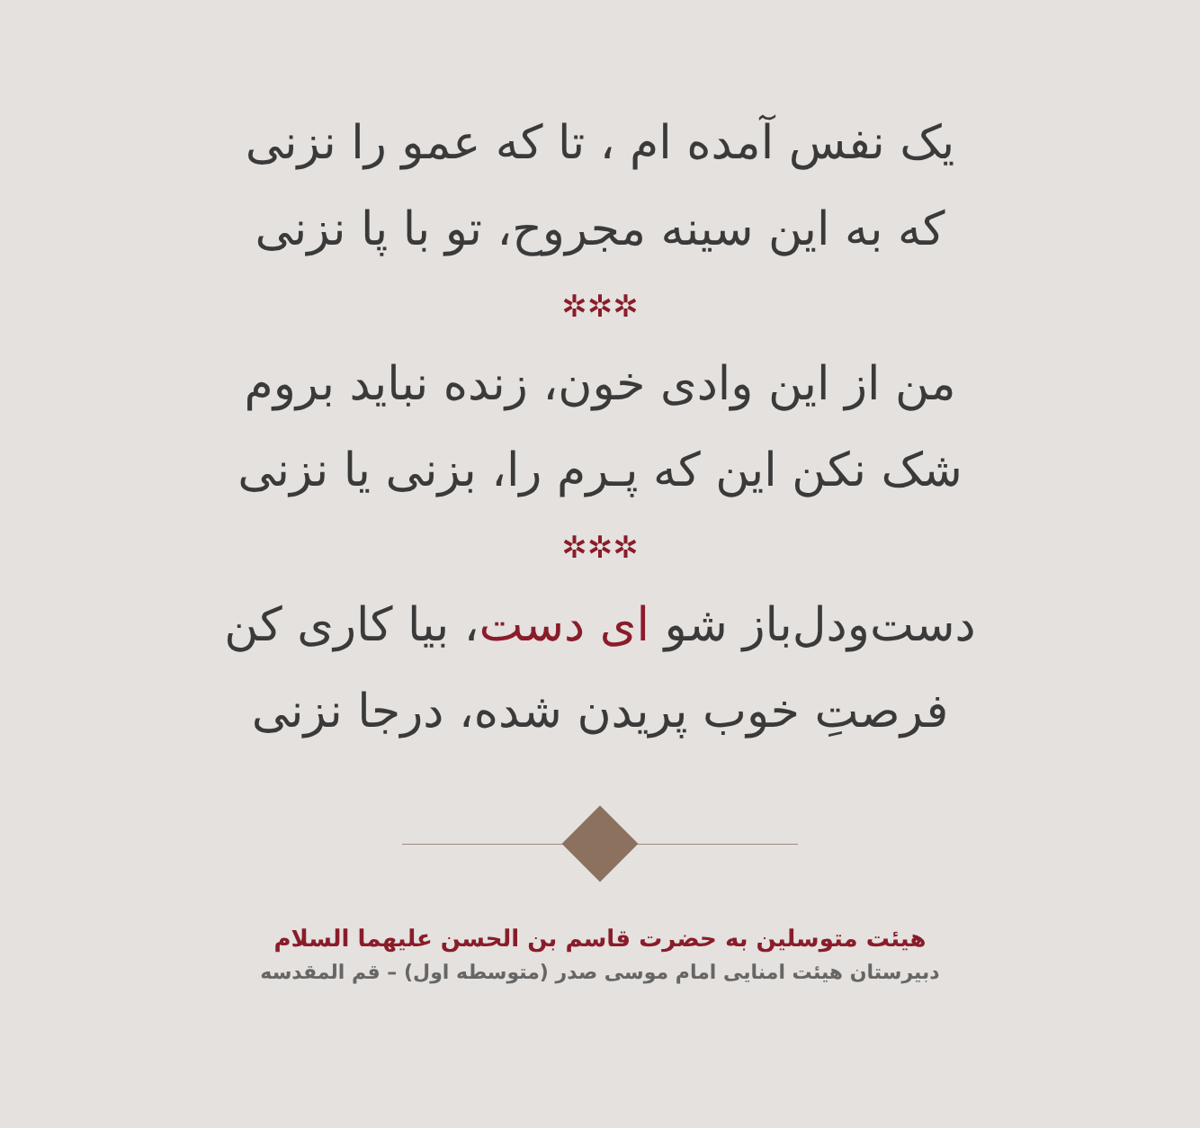یک نفس آمده ام ، تا که عمو را نزنی
که به این سینه مجروح، تو با پا نزنی
✲✲✲
من از این وادی خون، زنده نباید بروم
شک نکن این که پـرم را، بزنی یا نزنی
✲✲✲
دست‌ودل‌باز شو ای دست، بیا کاری کن
فرصتِ خوب پریدن شده، درجا نزنی
هیئت متوسلین به حضرت قاسم بن الحسن علیهما السلام
دبیرستان هیئت امنایی امام موسی صدر (متوسطه اول) – قم المقدسه